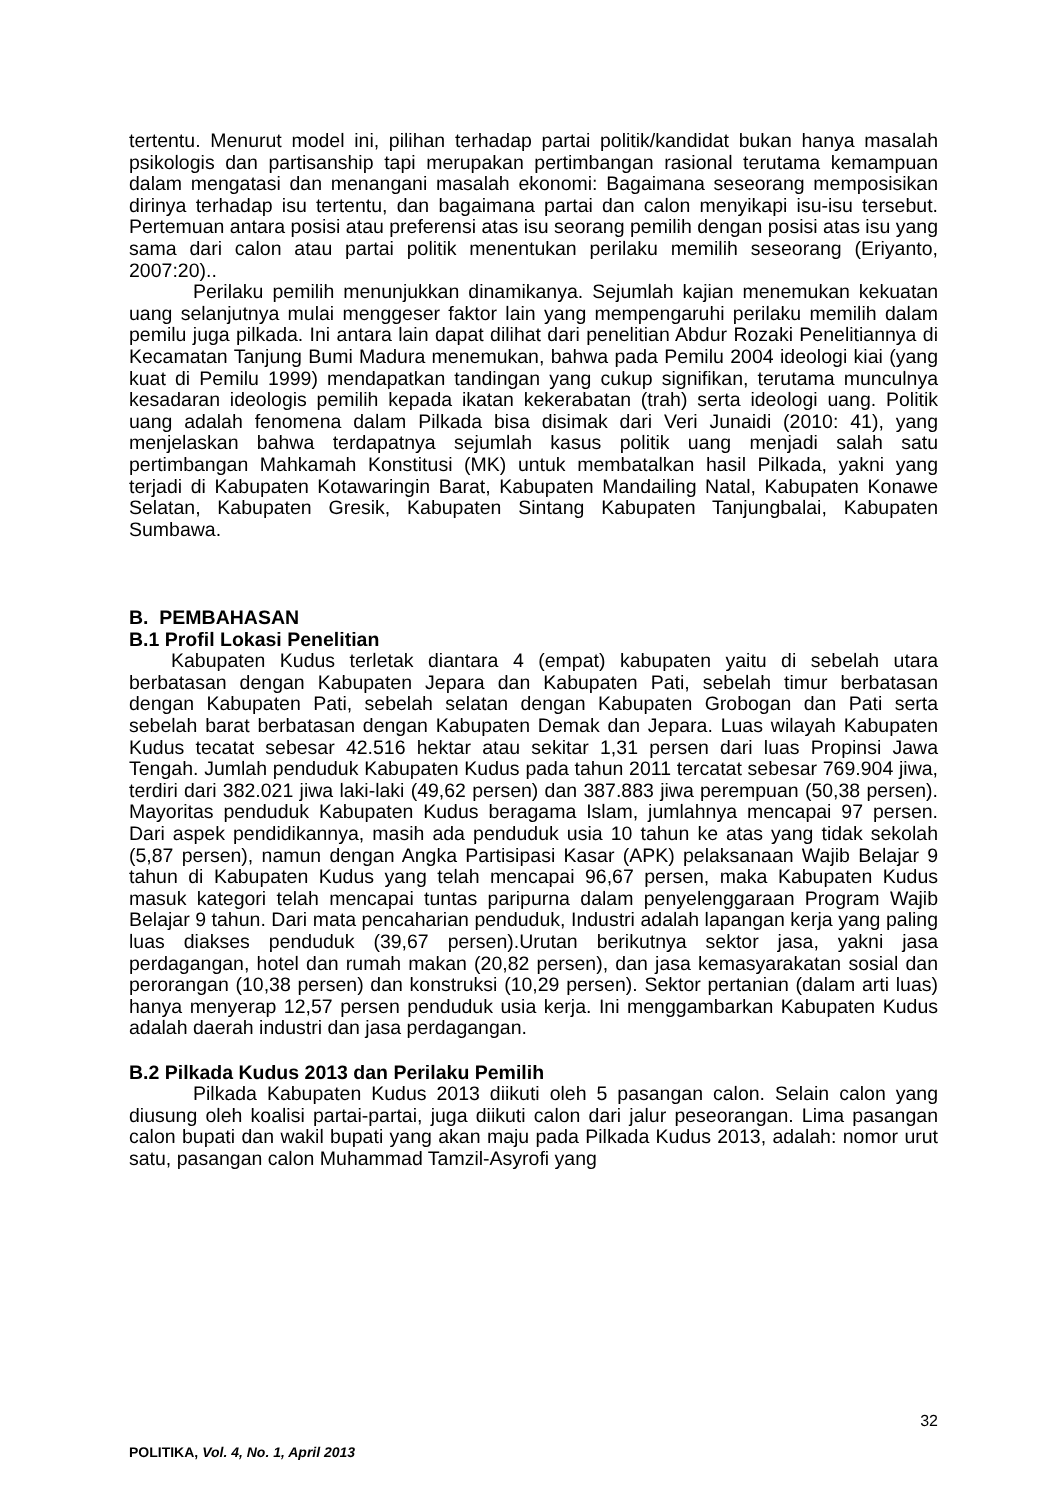tertentu. Menurut model ini, pilihan terhadap partai politik/kandidat bukan hanya masalah psikologis dan partisanship tapi merupakan pertimbangan rasional terutama kemampuan dalam mengatasi dan menangani masalah ekonomi: Bagaimana seseorang memposisikan dirinya terhadap isu tertentu, dan bagaimana partai dan calon menyikapi isu-isu tersebut. Pertemuan antara posisi atau preferensi atas isu seorang pemilih dengan posisi atas isu yang sama dari calon atau partai politik menentukan perilaku memilih seseorang (Eriyanto, 2007:20)..
Perilaku pemilih menunjukkan dinamikanya. Sejumlah kajian menemukan kekuatan uang selanjutnya mulai menggeser faktor lain yang mempengaruhi perilaku memilih dalam pemilu juga pilkada. Ini antara lain dapat dilihat dari penelitian Abdur Rozaki Penelitiannya di Kecamatan Tanjung Bumi Madura menemukan, bahwa pada Pemilu 2004 ideologi kiai (yang kuat di Pemilu 1999) mendapatkan tandingan yang cukup signifikan, terutama munculnya kesadaran ideologis pemilih kepada ikatan kekerabatan (trah) serta ideologi uang. Politik uang adalah fenomena dalam Pilkada bisa disimak dari Veri Junaidi (2010: 41), yang menjelaskan bahwa terdapatnya sejumlah kasus politik uang menjadi salah satu pertimbangan Mahkamah Konstitusi (MK) untuk membatalkan hasil Pilkada, yakni yang terjadi di Kabupaten Kotawaringin Barat, Kabupaten Mandailing Natal, Kabupaten Konawe Selatan, Kabupaten Gresik, Kabupaten Sintang Kabupaten Tanjungbalai, Kabupaten Sumbawa.
B. PEMBAHASAN
B.1 Profil Lokasi Penelitian
Kabupaten Kudus terletak diantara 4 (empat) kabupaten yaitu di sebelah utara berbatasan dengan Kabupaten Jepara dan Kabupaten Pati, sebelah timur berbatasan dengan Kabupaten Pati, sebelah selatan dengan Kabupaten Grobogan dan Pati serta sebelah barat berbatasan dengan Kabupaten Demak dan Jepara. Luas wilayah Kabupaten Kudus tecatat sebesar 42.516 hektar atau sekitar 1,31 persen dari luas Propinsi Jawa Tengah. Jumlah penduduk Kabupaten Kudus pada tahun 2011 tercatat sebesar 769.904 jiwa, terdiri dari 382.021 jiwa laki-laki (49,62 persen) dan 387.883 jiwa perempuan (50,38 persen). Mayoritas penduduk Kabupaten Kudus beragama Islam, jumlahnya mencapai 97 persen. Dari aspek pendidikannya, masih ada penduduk usia 10 tahun ke atas yang tidak sekolah (5,87 persen), namun dengan Angka Partisipasi Kasar (APK) pelaksanaan Wajib Belajar 9 tahun di Kabupaten Kudus yang telah mencapai 96,67 persen, maka Kabupaten Kudus masuk kategori telah mencapai tuntas paripurna dalam penyelenggaraan Program Wajib Belajar 9 tahun. Dari mata pencaharian penduduk, Industri adalah lapangan kerja yang paling luas diakses penduduk (39,67 persen).Urutan berikutnya sektor jasa, yakni jasa perdagangan, hotel dan rumah makan (20,82 persen), dan jasa kemasyarakatan sosial dan perorangan (10,38 persen) dan konstruksi (10,29 persen). Sektor pertanian (dalam arti luas) hanya menyerap 12,57 persen penduduk usia kerja. Ini menggambarkan Kabupaten Kudus adalah daerah industri dan jasa perdagangan.
B.2 Pilkada Kudus 2013 dan Perilaku Pemilih
Pilkada Kabupaten Kudus 2013 diikuti oleh 5 pasangan calon. Selain calon yang diusung oleh koalisi partai-partai, juga diikuti calon dari jalur peseorangan. Lima pasangan calon bupati dan wakil bupati yang akan maju pada Pilkada Kudus 2013, adalah: nomor urut satu, pasangan calon Muhammad Tamzil-Asyrofi yang
32
POLITIKA, Vol. 4, No. 1, April 2013